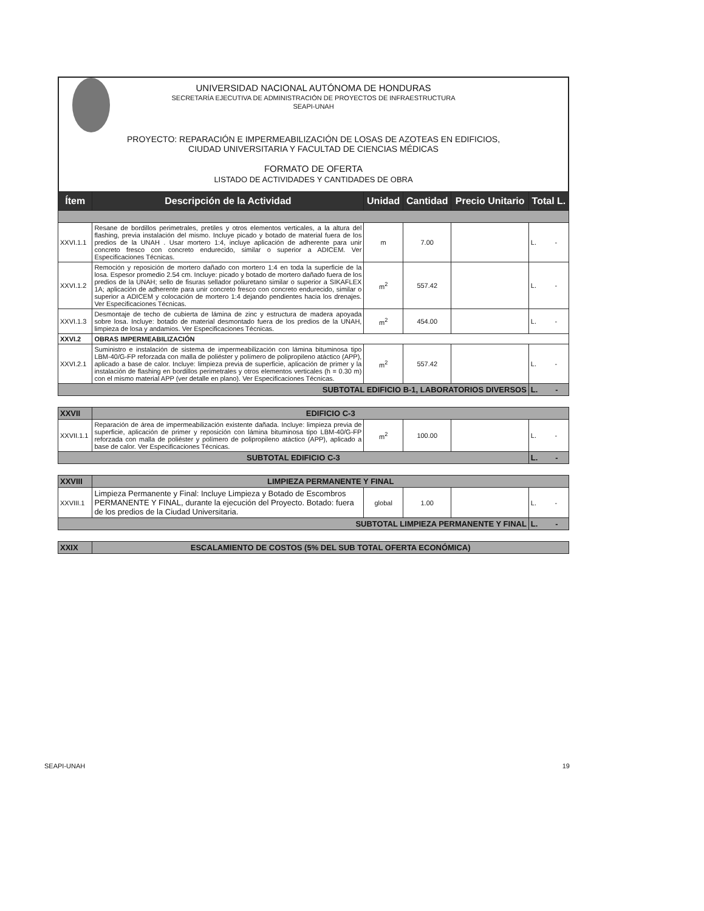UNIVERSIDAD NACIONAL AUTÓNOMA DE HONDURAS
SECRETARÍA EJECUTIVA DE ADMINISTRACIÓN DE PROYECTOS DE INFRAESTRUCTURA
SEAPI-UNAH
PROYECTO: REPARACIÓN E IMPERMEABILIZACIÓN DE LOSAS DE AZOTEAS EN EDIFICIOS,
CIUDAD UNIVERSITARIA Y FACULTAD DE CIENCIAS MÉDICAS
FORMATO DE OFERTA
LISTADO DE ACTIVIDADES Y CANTIDADES DE OBRA
| Ítem | Descripción de la Actividad | Unidad | Cantidad | Precio Unitario | Total L. |
| --- | --- | --- | --- | --- | --- |
| XXVI.1.1 | Resane de bordillos perimetrales, pretiles y otros elementos verticales, a la altura del flashing, previa instalación del mismo. Incluye picado y botado de material fuera de los predios de la UNAH . Usar mortero 1:4, incluye aplicación de adherente para unir concreto fresco con concreto endurecido, similar o superior a ADICEM. Ver Especificaciones Técnicas. | m | 7.00 | | L. - |
| XXVI.1.2 | Remoción y reposición de mortero dañado con mortero 1:4 en toda la superficie de la losa. Espesor promedio 2.54 cm. Incluye: picado y botado de mortero dañado fuera de los predios de la UNAH; sello de fisuras sellador poliuretano similar o superior a SIKAFLEX 1A; aplicación de adherente para unir concreto fresco con concreto endurecido, similar o superior a ADICEM y colocación de mortero 1:4 dejando pendientes hacia los drenajes. Ver Especificaciones Técnicas. | m<sup>2</sup> | 557.42 | | L. - |
| XXVI.1.3 | Desmontaje de techo de cubierta de lámina de zinc y estructura de madera apoyada sobre losa. Incluye: botado de material desmontado fuera de los predios de la UNAH, limpieza de losa y andamios. Ver Especificaciones Técnicas. | m<sup>2</sup> | 454.00 | | L. - |
| XXVI.2 | OBRAS IMPERMEABILIZACIÓN | | | | |
| XXVI.2.1 | Suministro e instalación de sistema de impermeabilización con lámina bituminosa tipo LBM-40/G-FP reforzada con malla de poliéster y polímero de polipropileno atáctico (APP), aplicado a base de calor. Incluye: limpieza previa de superficie, aplicación de primer y la instalación de flashing en bordillos perimetrales y otros elementos verticales (h = 0.30 m) con el mismo material APP (ver detalle en plano). Ver Especificaciones Técnicas. | m<sup>2</sup> | 557.42 | | L. - |
| SUBTOTAL EDIFICIO B-1, LABORATORIOS DIVERSOS | | | | | L. - |
| XXVII | EDIFICIO C-3 | | | | |
| XXVII.1.1 | Reparación de área de impermeabilización existente dañada. Incluye: limpieza previa de superficie, aplicación de primer y reposición con lámina bituminosa tipo LBM-40/G-FP reforzada con malla de poliéster y polímero de polipropileno atáctico (APP), aplicado a base de calor. Ver Especificaciones Técnicas. | m<sup>2</sup> | 100.00 | | L. - |
| SUBTOTAL EDIFICIO C-3 | | | | | L. - |
| XXVIII | LIMPIEZA PERMANENTE Y FINAL | | | | |
| XXVIII.1 | Limpieza Permanente y Final: Incluye Limpieza y Botado de Escombros PERMANENTE Y FINAL, durante la ejecución del Proyecto. Botado: fuera de los predios de la Ciudad Universitaria. | global | 1.00 | | L. - |
| SUBTOTAL LIMPIEZA PERMANENTE Y FINAL | | | | | L. - |
| XXIX | ESCALAMIENTO DE COSTOS (5% DEL SUB TOTAL OFERTA ECONÓMICA) | | | | |
SEAPI-UNAH 19